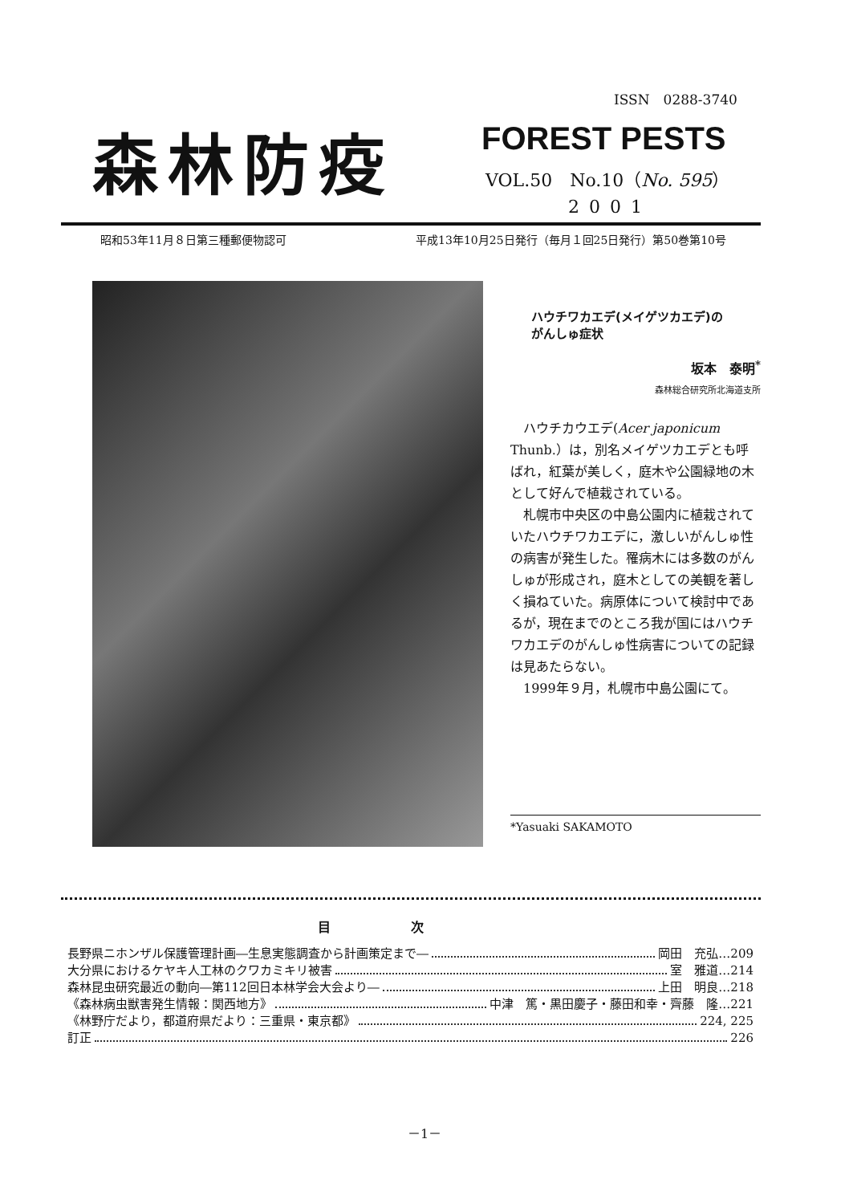ISSN　0288-3740
森林防疫 FOREST PESTS
VOL.50　No.10（No. 595）
2001
昭和53年11月８日第三種郵便物認可 平成13年10月25日発行（毎月１回25日発行）第50巻第10号
ハウチワカエデ(メイゲツカエデ)の
がんしゅ症状
坂本　泰明<sup>*</sup>
森林総合研究所北海道支所
ハウチカウエデ(Acer japonicum Thunb.）は，別名メイゲツカエデとも呼ばれ，紅葉が美しく，庭木や公園緑地の木として好んで植栽されている。
札幌市中央区の中島公園内に植栽されていたハウチワカエデに，激しいがんしゅ性の病害が発生した。罹病木には多数のがんしゅが形成され，庭木としての美観を著しく損ねていた。病原体について検討中であるが，現在までのところ我が国にはハウチワカエデのがんしゅ性病害についての記録は見あたらない。
1999年９月，札幌市中島公園にて。
*Yasuaki SAKAMOTO
目次
長野県ニホンザル保護管理計画―生息実態調査から計画策定まで― 岡田　充弘…209
大分県におけるケヤキ人工林のクワカミキリ被害 室　雅道…214
森林昆虫研究最近の動向―第112回日本林学会大会より― 上田　明良…218
《森林病虫獣害発生情報：関西地方》 中津　篤・黒田慶子・藤田和幸・齊藤　隆…221
《林野庁だより，都道府県だより：三重県・東京都》 224, 225
訂正 226
－1－